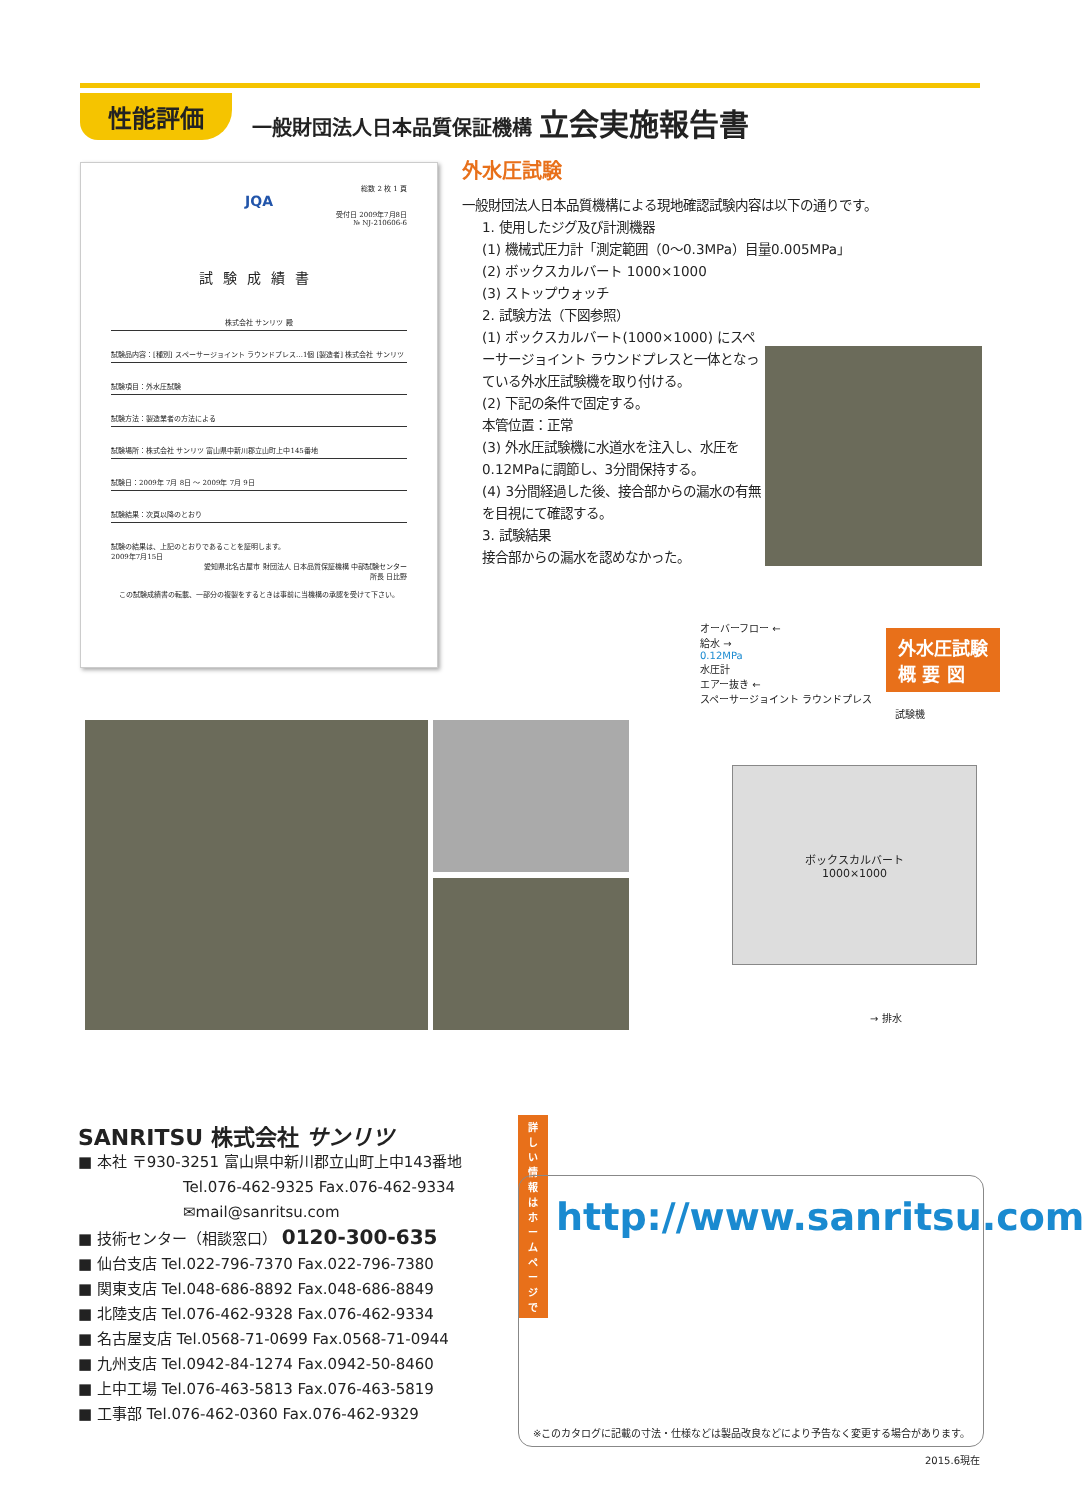性能評価
一般財団法人日本品質保証機構 立会実施報告書
総数 2 枚 1 頁
JQA
受付日 2009年7月8日
№ NJ-210606-6
試験成績書
株式会社 サンリツ 殿
試験品内容：[種別] スペーサージョイント ラウンドプレス…1個 [製造者] 株式会社 サンリツ
試験項目：外水圧試験
試験方法：製造業者の方法による
試験場所：株式会社 サンリツ 富山県中新川郡立山町上中145番地
試験日：2009年 7月 8日 ～ 2009年 7月 9日
試験結果：次頁以降のとおり
試験の結果は、上記のとおりであることを証明します。
2009年7月15日
愛知県北名古屋市 財団法人 日本品質保証機構 中部試験センター
所長 日比野
この試験成績書の転載、一部分の複製をするときは事前に当機構の承認を受けて下さい。
外水圧試験
一般財団法人日本品質機構による現地確認試験内容は以下の通りです。
1. 使用したジグ及び計測機器
(1) 機械式圧力計「測定範囲（0～0.3MPa）目量0.005MPa」
(2) ボックスカルバート 1000×1000
(3) ストップウォッチ
2. 試験方法（下図参照）
(1) ボックスカルバート(1000×1000) にスペーサージョイント ラウンドプレスと一体となっている外水圧試験機を取り付ける。
(2) 下記の条件で固定する。
本管位置：正常
(3) 外水圧試験機に水道水を注入し、水圧を0.12MPaに調節し、3分間保持する。
(4) 3分間経過した後、接合部からの漏水の有無を目視にて確認する。
3. 試験結果
接合部からの漏水を認めなかった。
オーバーフロー ←
給水 →
0.12MPa
水圧計
エアー抜き ←
スペーサージョイント ラウンドプレス
試験機
外水圧試験
概 要 図
ボックスカルバート
1000×1000
→ 排水
SANRITSU 株式会社 サンリツ
■ 本社 〒930-3251 富山県中新川郡立山町上中143番地
Tel.076-462-9325 Fax.076-462-9334
✉mail@sanritsu.com
■ 技術センター（相談窓口） 0120-300-635
■ 仙台支店 Tel.022-796-7370 Fax.022-796-7380
■ 関東支店 Tel.048-686-8892 Fax.048-686-8849
■ 北陸支店 Tel.076-462-9328 Fax.076-462-9334
■ 名古屋支店 Tel.0568-71-0699 Fax.0568-71-0944
■ 九州支店 Tel.0942-84-1274 Fax.0942-50-8460
■ 上中工場 Tel.076-463-5813 Fax.076-463-5819
■ 工事部 Tel.076-462-0360 Fax.076-462-9329
詳しい情報は
ホームページで http://www.sanritsu.com
※このカタログに記載の寸法・仕様などは製品改良などにより予告なく変更する場合があります。
2015.6現在